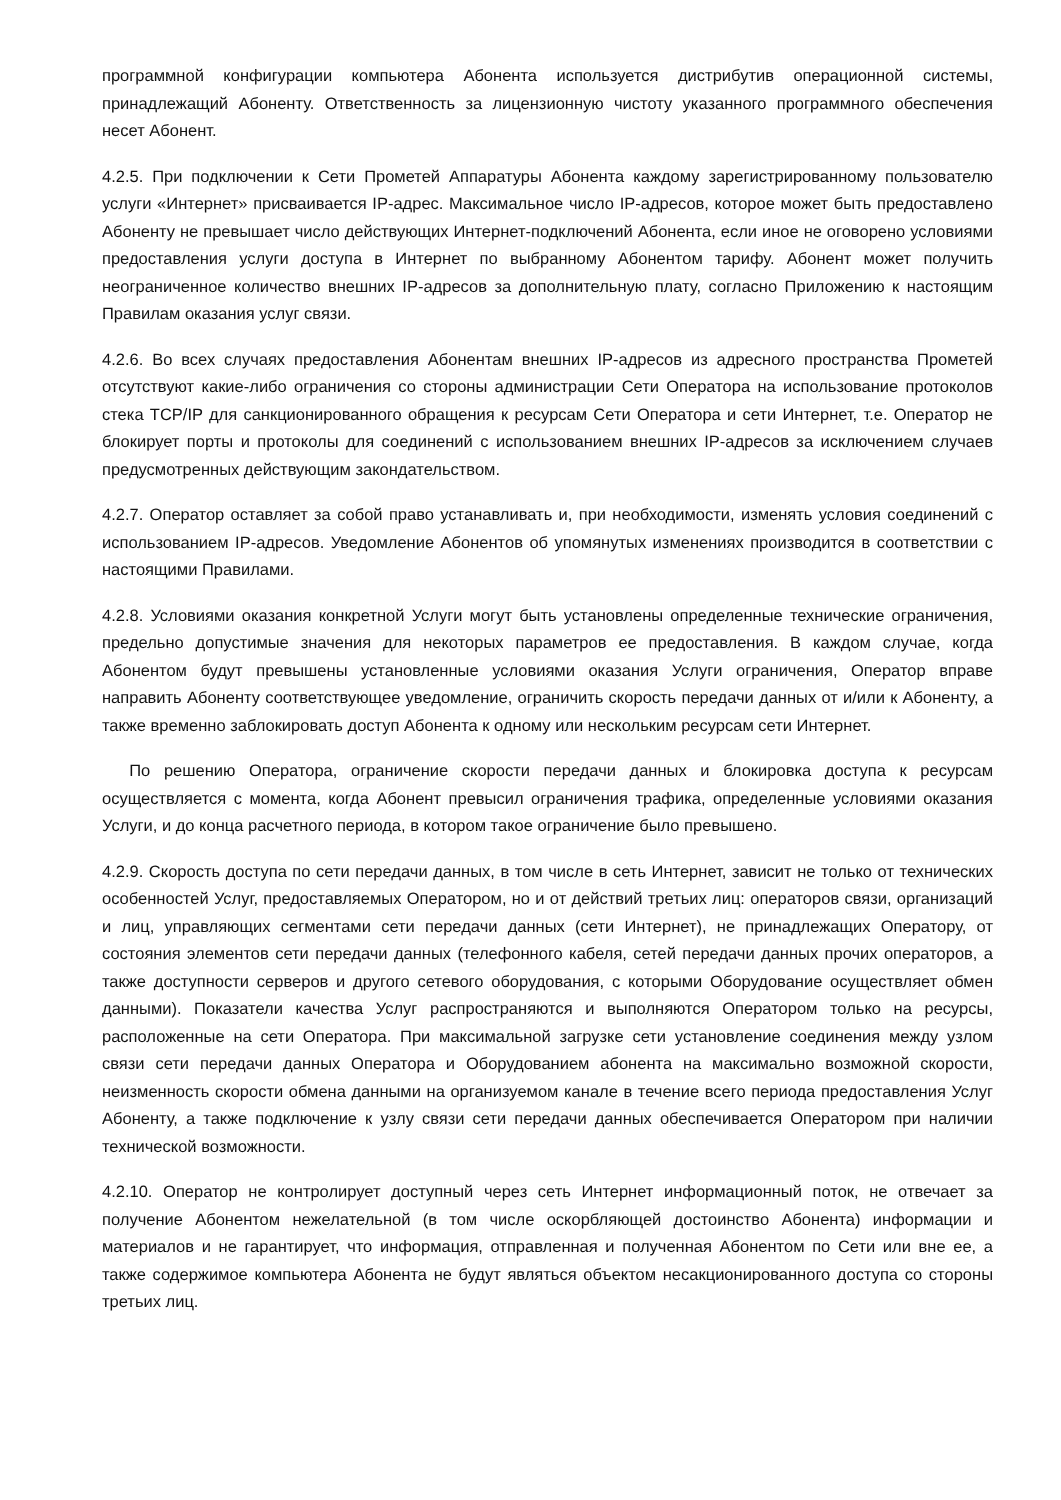программной конфигурации компьютера Абонента используется дистрибутив операционной системы, принадлежащий Абоненту. Ответственность за лицензионную чистоту указанного программного обеспечения несет Абонент.
4.2.5. При подключении к Сети Прометей Аппаратуры Абонента каждому зарегистрированному пользователю услуги «Интернет» присваивается IP-адрес. Максимальное число IP-адресов, которое может быть предоставлено Абоненту не превышает число действующих Интернет-подключений Абонента, если иное не оговорено условиями предоставления услуги доступа в Интернет по выбранному Абонентом тарифу. Абонент может получить неограниченное количество внешних IP-адресов за дополнительную плату, согласно Приложению к настоящим Правилам оказания услуг связи.
4.2.6. Во всех случаях предоставления Абонентам внешних IP-адресов из адресного пространства Прометей отсутствуют какие-либо ограничения со стороны администрации Сети Оператора на использование протоколов стека TCP/IP для санкционированного обращения к ресурсам Сети Оператора и сети Интернет, т.е. Оператор не блокирует порты и протоколы для соединений с использованием внешних IP-адресов за исключением случаев предусмотренных действующим закондательством.
4.2.7. Оператор оставляет за собой право устанавливать и, при необходимости, изменять условия соединений с использованием IP-адресов. Уведомление Абонентов об упомянутых изменениях производится в соответствии с настоящими Правилами.
4.2.8. Условиями оказания конкретной Услуги могут быть установлены определенные технические ограничения, предельно допустимые значения для некоторых параметров ее предоставления. В каждом случае, когда Абонентом будут превышены установленные условиями оказания Услуги ограничения, Оператор вправе направить Абоненту соответствующее уведомление, ограничить скорость передачи данных от и/или к Абоненту, а также временно заблокировать доступ Абонента к одному или нескольким ресурсам сети Интернет.
По решению Оператора, ограничение скорости передачи данных и блокировка доступа к ресурсам осуществляется с момента, когда Абонент превысил ограничения трафика, определенные условиями оказания Услуги, и до конца расчетного периода, в котором такое ограничение было превышено.
4.2.9. Скорость доступа по сети передачи данных, в том числе в сеть Интернет, зависит не только от технических особенностей Услуг, предоставляемых Оператором, но и от действий третьих лиц: операторов связи, организаций и лиц, управляющих сегментами сети передачи данных (сети Интернет), не принадлежащих Оператору, от состояния элементов сети передачи данных (телефонного кабеля, сетей передачи данных прочих операторов, а также доступности серверов и другого сетевого оборудования, с которыми Оборудование осуществляет обмен данными). Показатели качества Услуг распространяются и выполняются Оператором только на ресурсы, расположенные на сети Оператора. При максимальной загрузке сети установление соединения между узлом связи сети передачи данных Оператора и Оборудованием абонента на максимально возможной скорости, неизменность скорости обмена данными на организуемом канале в течение всего периода предоставления Услуг Абоненту, а также подключение к узлу связи сети передачи данных обеспечивается Оператором при наличии технической возможности.
4.2.10. Оператор не контролирует доступный через сеть Интернет информационный поток, не отвечает за получение Абонентом нежелательной (в том числе оскорбляющей достоинство Абонента) информации и материалов и не гарантирует, что информация, отправленная и полученная Абонентом по Сети или вне ее, а также содержимое компьютера Абонента не будут являться объектом несакционированного доступа со стороны третьих лиц.